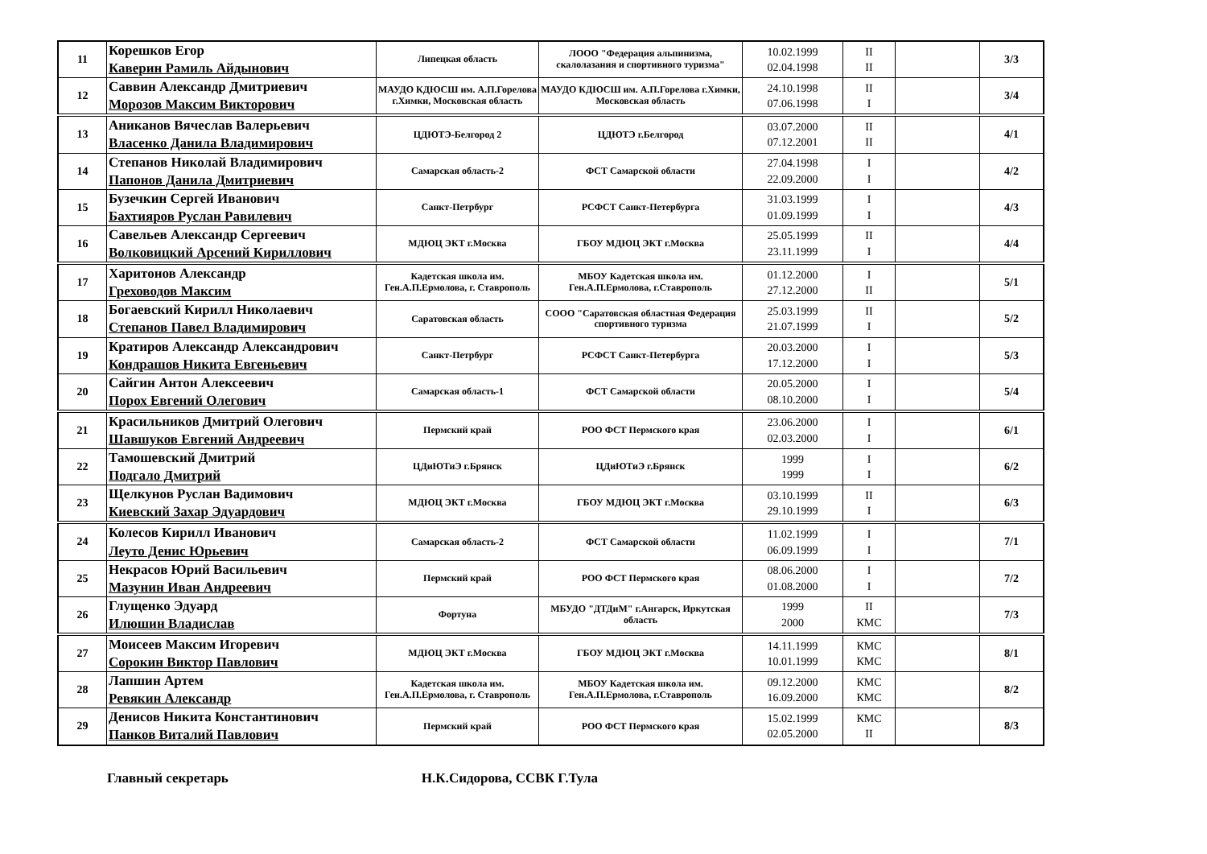| 11 | Корешков Егор Каверин Рамиль Айдынович | Липецкая область | ЛООО "Федерация альпинизма, скалолазания и спортивного туризма" | 10.02.1999 02.04.1998 | II II | | 3/3 |
| 12 | Саввин Александр Дмитриевич Морозов Максим Викторович | МАУДО КДЮСШ им. А.П.Горелова г.Химки, Московская область | МАУДО КДЮСШ им. А.П.Горелова г.Химки, Московская область | 24.10.1998 07.06.1998 | II I | | 3/4 |
| 13 | Аниканов Вячеслав Валерьевич Власенко Данила Владимирович | ЦДЮТЭ-Белгород 2 | ЦДЮТЭ г.Белгород | 03.07.2000 07.12.2001 | II II | | 4/1 |
| 14 | Степанов Николай Владимирович Папонов Данила Дмитриевич | Самарская область-2 | ФСТ Самарской области | 27.04.1998 22.09.2000 | I I | | 4/2 |
| 15 | Бузечкин Сергей Иванович Бахтияров Руслан Равилевич | Санкт-Петрбург | РСФСТ Санкт-Петербурга | 31.03.1999 01.09.1999 | I I | | 4/3 |
| 16 | Савельев Александр Сергеевич Волковицкий Арсений Кириллович | МДЮЦ ЭКТ г.Москва | ГБОУ МДЮЦ ЭКТ г.Москва | 25.05.1999 23.11.1999 | II I | | 4/4 |
| 17 | Харитонов Александр Греховодов Максим | Кадетская школа им. Ген.А.П.Ермолова, г. Ставрополь | МБОУ Кадетская школа им. Ген.А.П.Ермолова, г.Ставрополь | 01.12.2000 27.12.2000 | I II | | 5/1 |
| 18 | Богаевский Кирилл Николаевич Степанов Павел Владимирович | Саратовская область | СООО "Саратовская областная Федерация спортивного туризма | 25.03.1999 21.07.1999 | II I | | 5/2 |
| 19 | Кратиров Александр Александрович Кондрашов Никита Евгеньевич | Санкт-Петрбург | РСФСТ Санкт-Петербурга | 20.03.2000 17.12.2000 | I I | | 5/3 |
| 20 | Сайгин Антон Алексеевич Порох Евгений Олегович | Самарская область-1 | ФСТ Самарской области | 20.05.2000 08.10.2000 | I I | | 5/4 |
| 21 | Красильников Дмитрий Олегович Шавшуков Евгений Андреевич | Пермский край | РОО ФСТ Пермского края | 23.06.2000 02.03.2000 | I I | | 6/1 |
| 22 | Тамошевский Дмитрий Подгало Дмитрий | ЦДиЮТиЭ г.Брянск | ЦДиЮТиЭ г.Брянск | 1999 1999 | I I | | 6/2 |
| 23 | Щелкунов Руслан Вадимович Киевский Захар Эдуардович | МДЮЦ ЭКТ г.Москва | ГБОУ МДЮЦ ЭКТ г.Москва | 03.10.1999 29.10.1999 | II I | | 6/3 |
| 24 | Колесов Кирилл Иванович Леуто Денис Юрьевич | Самарская область-2 | ФСТ Самарской области | 11.02.1999 06.09.1999 | I I | | 7/1 |
| 25 | Некрасов Юрий Васильевич Мазунин Иван Андреевич | Пермский край | РОО ФСТ Пермского края | 08.06.2000 01.08.2000 | I I | | 7/2 |
| 26 | Глущенко Эдуард Илюшин Владислав | Фортуна | МБУДО "ДТДиМ" г.Ангарск, Иркутская область | 1999 2000 | II КМС | | 7/3 |
| 27 | Моисеев Максим Игоревич Сорокин Виктор Павлович | МДЮЦ ЭКТ г.Москва | ГБОУ МДЮЦ ЭКТ г.Москва | 14.11.1999 10.01.1999 | КМС КМС | | 8/1 |
| 28 | Лапшин Артем Ревякин Александр | Кадетская школа им. Ген.А.П.Ермолова, г. Ставрополь | МБОУ Кадетская школа им. Ген.А.П.Ермолова, г.Ставрополь | 09.12.2000 16.09.2000 | КМС КМС | | 8/2 |
| 29 | Денисов Никита Константинович Панков Виталий Павлович | Пермский край | РОО ФСТ Пермского края | 15.02.1999 02.05.2000 | КМС II | | 8/3 |
Главный секретарь Н.К.Сидорова, ССВК Г.Тула